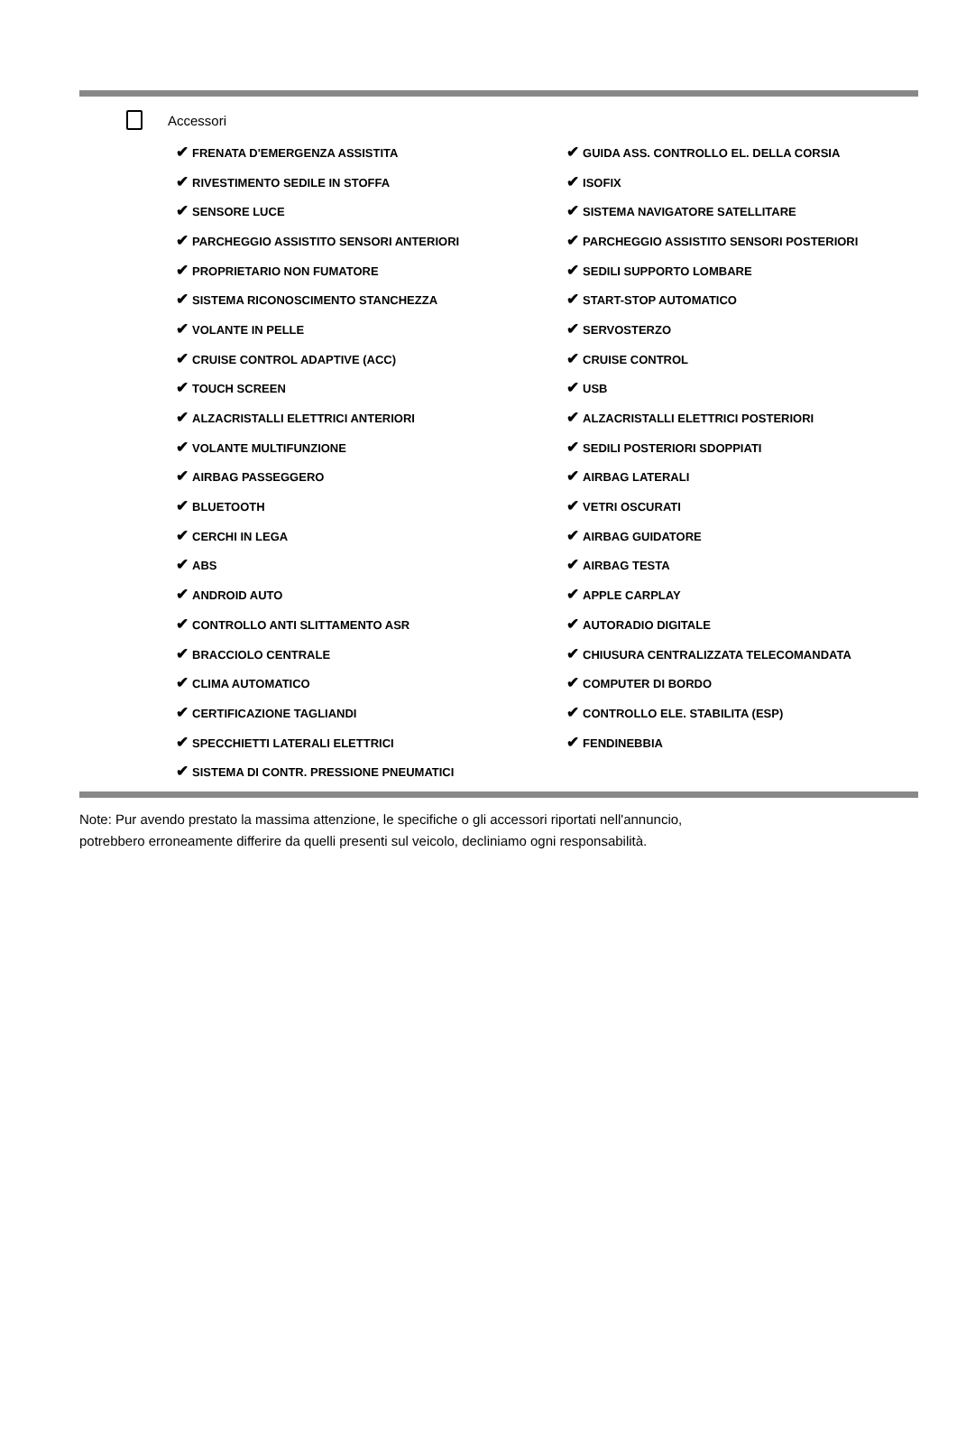Accessori
| ✔ FRENATA D'EMERGENZA ASSISTITA | ✔ GUIDA ASS. CONTROLLO EL. DELLA CORSIA |
| ✔ RIVESTIMENTO SEDILE IN STOFFA | ✔ ISOFIX |
| ✔ SENSORE LUCE | ✔ SISTEMA NAVIGATORE SATELLITARE |
| ✔ PARCHEGGIO ASSISTITO SENSORI ANTERIORI | ✔ PARCHEGGIO ASSISTITO SENSORI POSTERIORI |
| ✔ PROPRIETARIO NON FUMATORE | ✔ SEDILI SUPPORTO LOMBARE |
| ✔ SISTEMA RICONOSCIMENTO STANCHEZZA | ✔ START-STOP AUTOMATICO |
| ✔ VOLANTE IN PELLE | ✔ SERVOSTERZO |
| ✔ CRUISE CONTROL ADAPTIVE (ACC) | ✔ CRUISE CONTROL |
| ✔ TOUCH SCREEN | ✔ USB |
| ✔ ALZACRISTALLI ELETTRICI ANTERIORI | ✔ ALZACRISTALLI ELETTRICI POSTERIORI |
| ✔ VOLANTE MULTIFUNZIONE | ✔ SEDILI POSTERIORI SDOPPIATI |
| ✔ AIRBAG PASSEGGERO | ✔ AIRBAG LATERALI |
| ✔ BLUETOOTH | ✔ VETRI OSCURATI |
| ✔ CERCHI IN LEGA | ✔ AIRBAG GUIDATORE |
| ✔ ABS | ✔ AIRBAG TESTA |
| ✔ ANDROID AUTO | ✔ APPLE CARPLAY |
| ✔ CONTROLLO ANTI SLITTAMENTO ASR | ✔ AUTORADIO DIGITALE |
| ✔ BRACCIOLO CENTRALE | ✔ CHIUSURA CENTRALIZZATA TELECOMANDATA |
| ✔ CLIMA AUTOMATICO | ✔ COMPUTER DI BORDO |
| ✔ CERTIFICAZIONE TAGLIANDI | ✔ CONTROLLO ELE. STABILITA (ESP) |
| ✔ SPECCHIETTI LATERALI ELETTRICI | ✔ FENDINEBBIA |
| ✔ SISTEMA DI CONTR. PRESSIONE PNEUMATICI | |
Note: Pur avendo prestato la massima attenzione, le specifiche o gli accessori riportati nell'annuncio,
potrebbero erroneamente differire da quelli presenti sul veicolo, decliniamo ogni responsabilità.